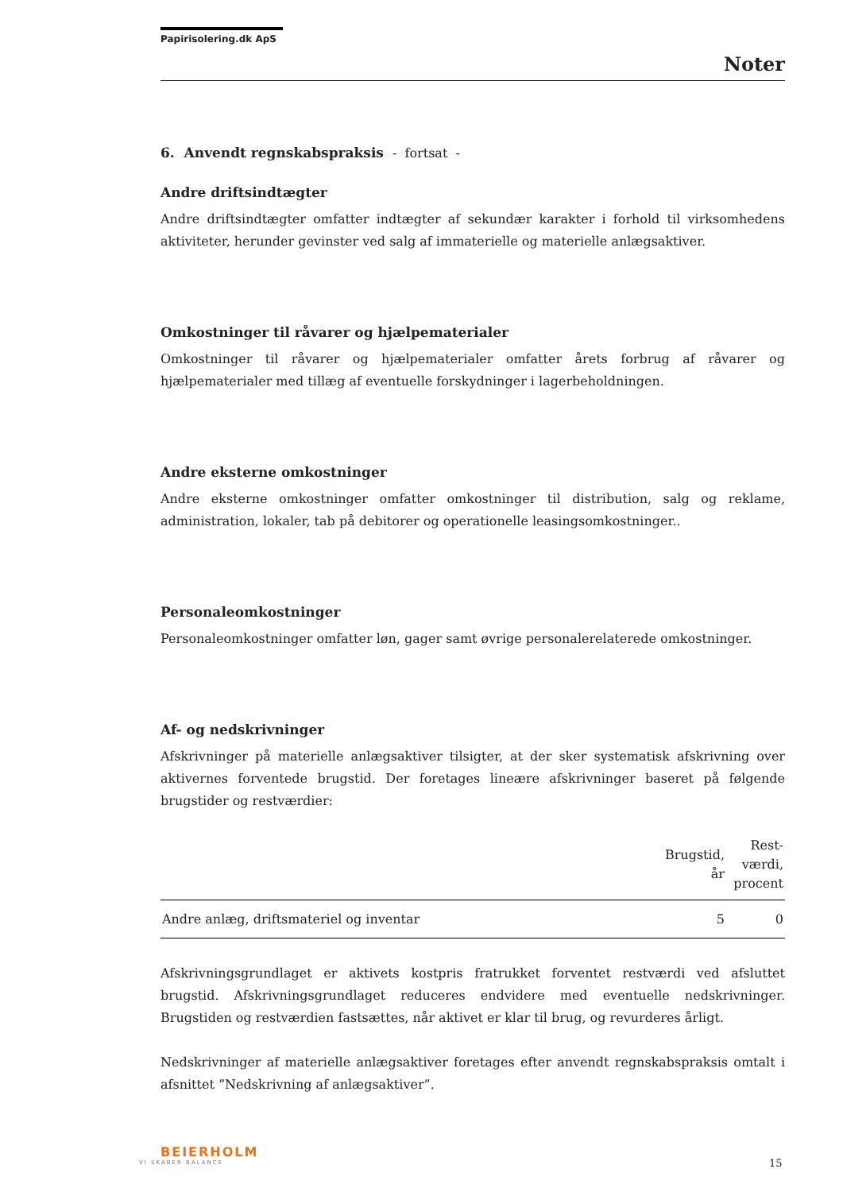Papirisolering.dk ApS
Noter
6. Anvendt regnskabspraksis - fortsat -
Andre driftsindtægter
Andre driftsindtægter omfatter indtægter af sekundær karakter i forhold til virksomhedens aktiviteter, herunder gevinster ved salg af immaterielle og materielle anlægsaktiver.
Omkostninger til råvarer og hjælpematerialer
Omkostninger til råvarer og hjælpematerialer omfatter årets forbrug af råvarer og hjælpematerialer med tillæg af eventuelle forskydninger i lagerbeholdningen.
Andre eksterne omkostninger
Andre eksterne omkostninger omfatter omkostninger til distribution, salg og reklame, administration, lokaler, tab på debitorer og operationelle leasingsomkostninger..
Personaleomkostninger
Personaleomkostninger omfatter løn, gager samt øvrige personalerelaterede omkostninger.
Af- og nedskrivninger
Afskrivninger på materielle anlægsaktiver tilsigter, at der sker systematisk afskrivning over aktivernes forventede brugstid. Der foretages lineære afskrivninger baseret på følgende brugstider og restværdier:
| | Brugstid, år | Rest- værdi, procent |
| --- | --- | --- |
| Andre anlæg, driftsmateriel og inventar | 5 | 0 |
Afskrivningsgrundlaget er aktivets kostpris fratrukket forventet restværdi ved afsluttet brugstid. Afskrivningsgrundlaget reduceres endvidere med eventuelle nedskrivninger. Brugstiden og restværdien fastsættes, når aktivet er klar til brug, og revurderes årligt.
Nedskrivninger af materielle anlægsaktiver foretages efter anvendt regnskabspraksis omtalt i afsnittet ”Nedskrivning af anlægsaktiver”.
BEIERHOLM
VI SKABER BALANCE
15